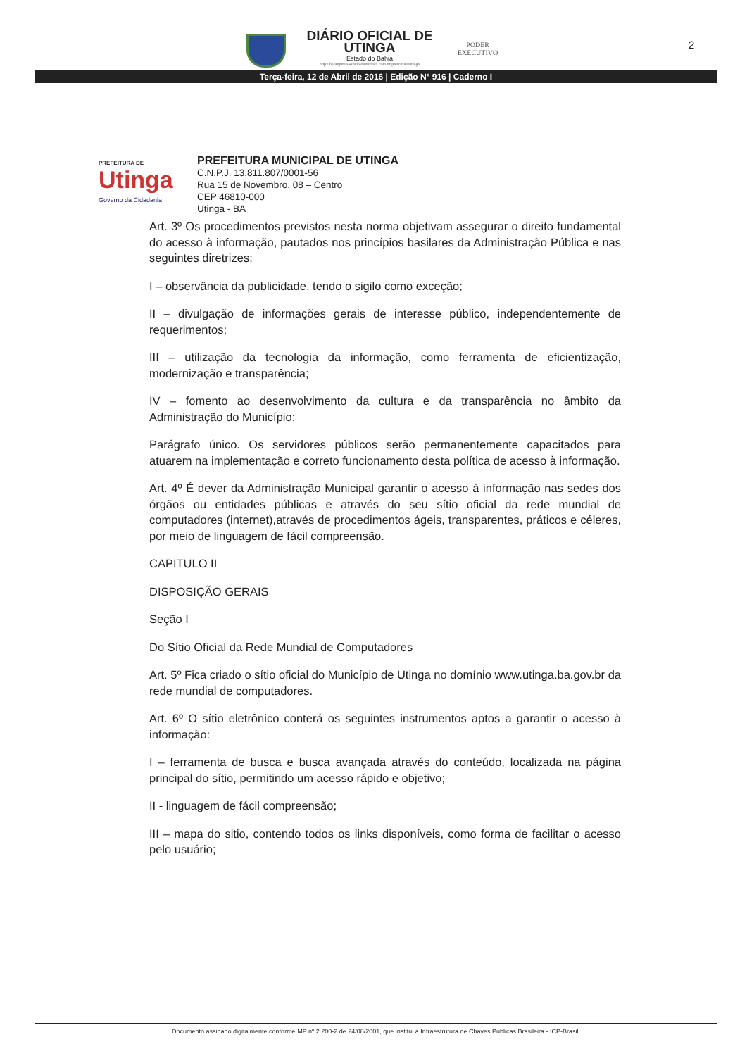DIÁRIO OFICIAL DE
UTINGA
Estado do Bahia
http://ba.imprensaoficialeletronica.com.br/prefeitura/utinga
PODER
EXECUTIVO
2
Terça-feira, 12 de Abril de 2016 | Edição N° 916 | Caderno I
PREFEITURA DE
Utinga
Governo da Cidadania
PREFEITURA MUNICIPAL DE UTINGA
C.N.P.J. 13.811.807/0001-56
Rua 15 de Novembro, 08 – Centro
CEP 46810-000
Utinga - BA
Art. 3º Os procedimentos previstos nesta norma objetivam assegurar o direito fundamental do acesso à informação, pautados nos princípios basilares da Administração Pública e nas seguintes diretrizes:
I – observância da publicidade, tendo o sigilo como exceção;
II – divulgação de informações gerais de interesse público, independentemente de requerimentos;
III – utilização da tecnologia da informação, como ferramenta de eficientização, modernização e transparência;
IV – fomento ao desenvolvimento da cultura e da transparência no âmbito da Administração do Município;
Parágrafo único. Os servidores públicos serão permanentemente capacitados para atuarem na implementação e correto funcionamento desta política de acesso à informação.
Art. 4º É dever da Administração Municipal garantir o acesso à informação nas sedes dos órgãos ou entidades públicas e através do seu sítio oficial da rede mundial de computadores (internet),através de procedimentos ágeis, transparentes, práticos e céleres, por meio de linguagem de fácil compreensão.
CAPITULO II
DISPOSIÇÃO GERAIS
Seção I
Do Sítio Oficial da Rede Mundial de Computadores
Art. 5º Fica criado o sítio oficial do Município de Utinga no domínio www.utinga.ba.gov.br da rede mundial de computadores.
Art. 6º O sítio eletrônico conterá os seguintes instrumentos aptos a garantir o acesso à informação:
I – ferramenta de busca e busca avançada através do conteúdo, localizada na página principal do sítio, permitindo um acesso rápido e objetivo;
II - linguagem de fácil compreensão;
III – mapa do sitio, contendo todos os links disponíveis, como forma de facilitar o acesso pelo usuário;
Documento assinado digitalmente conforme MP nº 2.200-2 de 24/08/2001, que institui a Infraestrutura de Chaves Públicas Brasileira - ICP-Brasil.